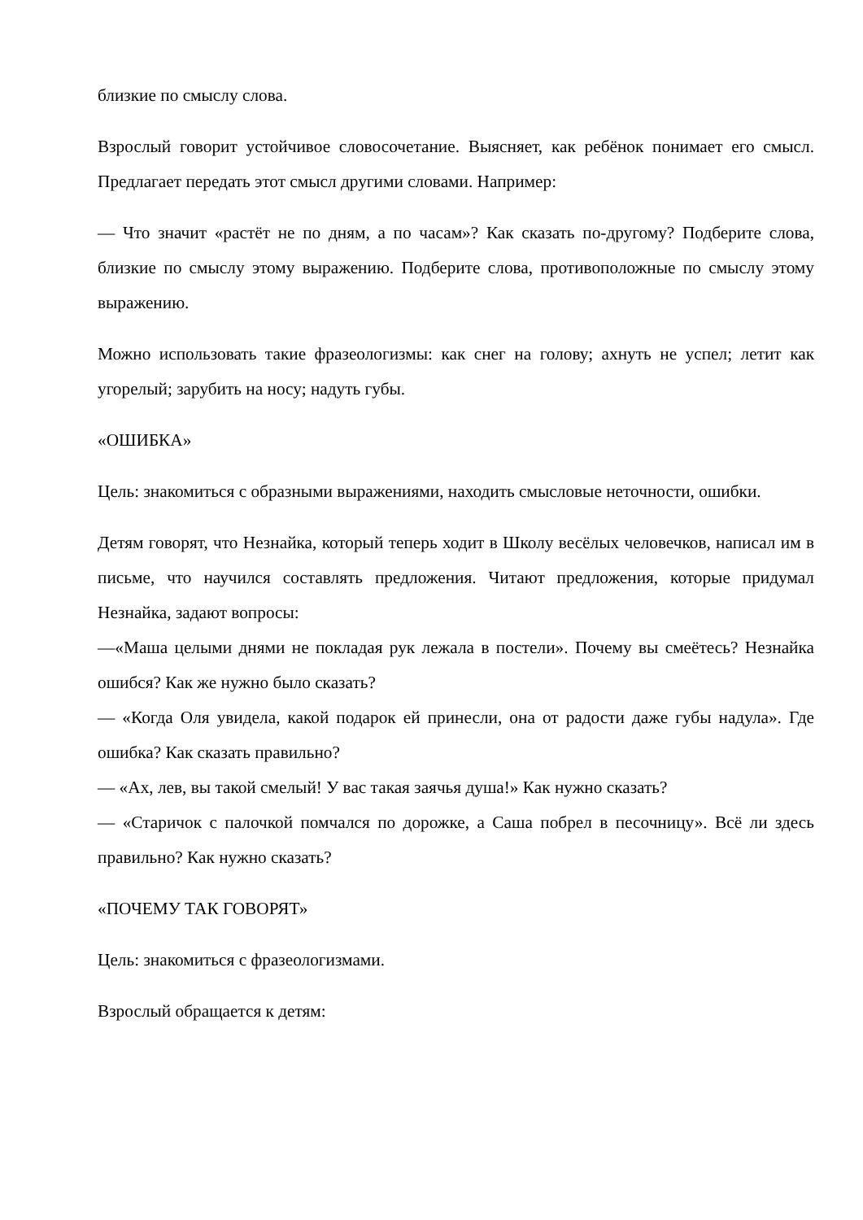близкие по смыслу слова.
Взрослый говорит устойчивое словосочетание. Выясняет, как ребёнок понимает его смысл. Предлагает передать этот смысл другими словами. Например:
— Что значит «растёт не по дням, а по часам»? Как сказать по-другому? Подберите слова, близкие по смыслу этому выражению. Подберите слова, противоположные по смыслу этому выражению.
Можно использовать такие фразеологизмы: как снег на голову; ахнуть не успел; летит как угорелый; зарубить на носу; надуть губы.
«ОШИБКА»
Цель: знакомиться с образными выражениями, находить смысловые неточности, ошибки.
Детям говорят, что Незнайка, который теперь ходит в Школу весёлых человечков, написал им в письме, что научился составлять предложения. Читают предложения, которые придумал Незнайка, задают вопросы:
—«Маша целыми днями не покладая рук лежала в постели». Почему вы смеётесь? Незнайка ошибся? Как же нужно было сказать?
— «Когда Оля увидела, какой подарок ей принесли, она от радости даже губы надула». Где ошибка? Как сказать правильно?
— «Ах, лев, вы такой смелый! У вас такая заячья душа!» Как нужно сказать?
— «Старичок с палочкой помчался по дорожке, а Саша побрел в песочницу». Всё ли здесь правильно? Как нужно сказать?
«ПОЧЕМУ ТАК ГОВОРЯТ»
Цель: знакомиться с фразеологизмами.
Взрослый обращается к детям: